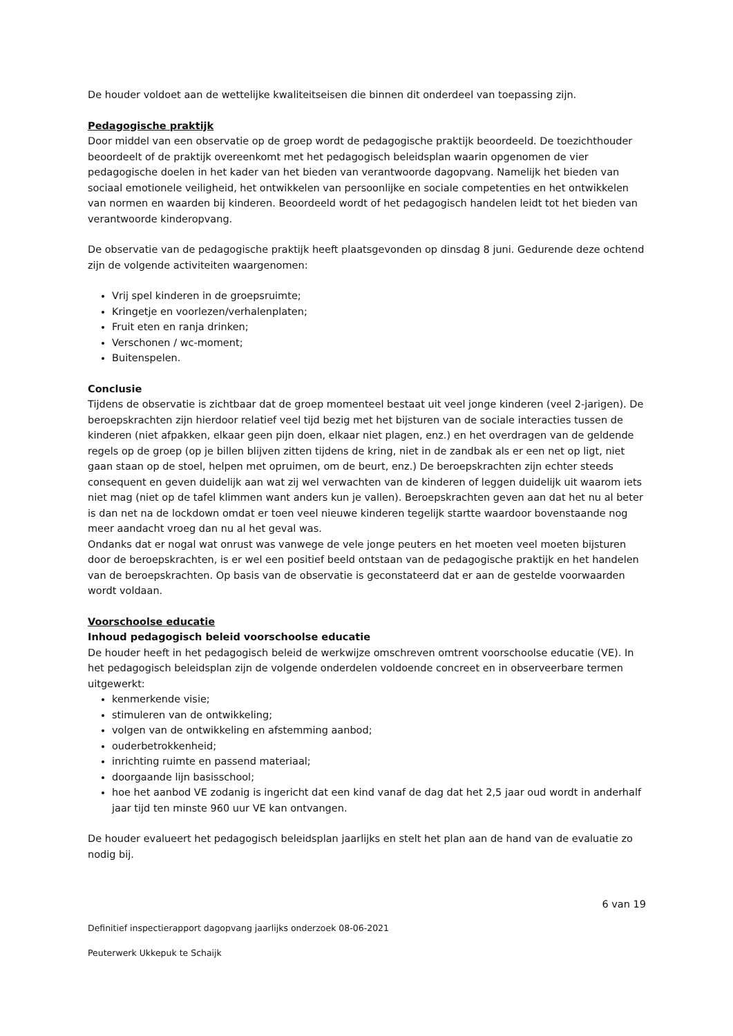De houder voldoet aan de wettelijke kwaliteitseisen die binnen dit onderdeel van toepassing zijn.
Pedagogische praktijk
Door middel van een observatie op de groep wordt de pedagogische praktijk beoordeeld. De toezichthouder beoordeelt of de praktijk overeenkomt met het pedagogisch beleidsplan waarin opgenomen de vier pedagogische doelen in het kader van het bieden van verantwoorde dagopvang. Namelijk het bieden van sociaal emotionele veiligheid, het ontwikkelen van persoonlijke en sociale competenties en het ontwikkelen van normen en waarden bij kinderen. Beoordeeld wordt of het pedagogisch handelen leidt tot het bieden van verantwoorde kinderopvang.
De observatie van de pedagogische praktijk heeft plaatsgevonden op dinsdag 8 juni. Gedurende deze ochtend zijn de volgende activiteiten waargenomen:
Vrij spel kinderen in de groepsruimte;
Kringetje en voorlezen/verhalenplaten;
Fruit eten en ranja drinken;
Verschonen / wc-moment;
Buitenspelen.
Conclusie
Tijdens de observatie is zichtbaar dat de groep momenteel bestaat uit veel jonge kinderen (veel 2-jarigen). De beroepskrachten zijn hierdoor relatief veel tijd bezig met het bijsturen van de sociale interacties tussen de kinderen (niet afpakken, elkaar geen pijn doen, elkaar niet plagen, enz.) en het overdragen van de geldende regels op de groep (op je billen blijven zitten tijdens de kring, niet in de zandbak als er een net op ligt, niet gaan staan op de stoel, helpen met opruimen, om de beurt, enz.) De beroepskrachten zijn echter steeds consequent en geven duidelijk aan wat zij wel verwachten van de kinderen of leggen duidelijk uit waarom iets niet mag (niet op de tafel klimmen want anders kun je vallen). Beroepskrachten geven aan dat het nu al beter is dan net na de lockdown omdat er toen veel nieuwe kinderen tegelijk startte waardoor bovenstaande nog meer aandacht vroeg dan nu al het geval was.
Ondanks dat er nogal wat onrust was vanwege de vele jonge peuters en het moeten veel moeten bijsturen door de beroepskrachten, is er wel een positief beeld ontstaan van de pedagogische praktijk en het handelen van de beroepskrachten. Op basis van de observatie is geconstateerd dat er aan de gestelde voorwaarden wordt voldaan.
Voorschoolse educatie
Inhoud pedagogisch beleid voorschoolse educatie
De houder heeft in het pedagogisch beleid de werkwijze omschreven omtrent voorschoolse educatie (VE). In het pedagogisch beleidsplan zijn de volgende onderdelen voldoende concreet en in observeerbare termen uitgewerkt:
kenmerkende visie;
stimuleren van de ontwikkeling;
volgen van de ontwikkeling en afstemming aanbod;
ouderbetrokkenheid;
inrichting ruimte en passend materiaal;
doorgaande lijn basisschool;
hoe het aanbod VE zodanig is ingericht dat een kind vanaf de dag dat het 2,5 jaar oud wordt in anderhalf jaar tijd ten minste 960 uur VE kan ontvangen.
De houder evalueert het pedagogisch beleidsplan jaarlijks en stelt het plan aan de hand van de evaluatie zo nodig bij.
6 van 19
Definitief inspectierapport dagopvang jaarlijks onderzoek 08-06-2021
Peuterwerk Ukkepuk te Schaijk